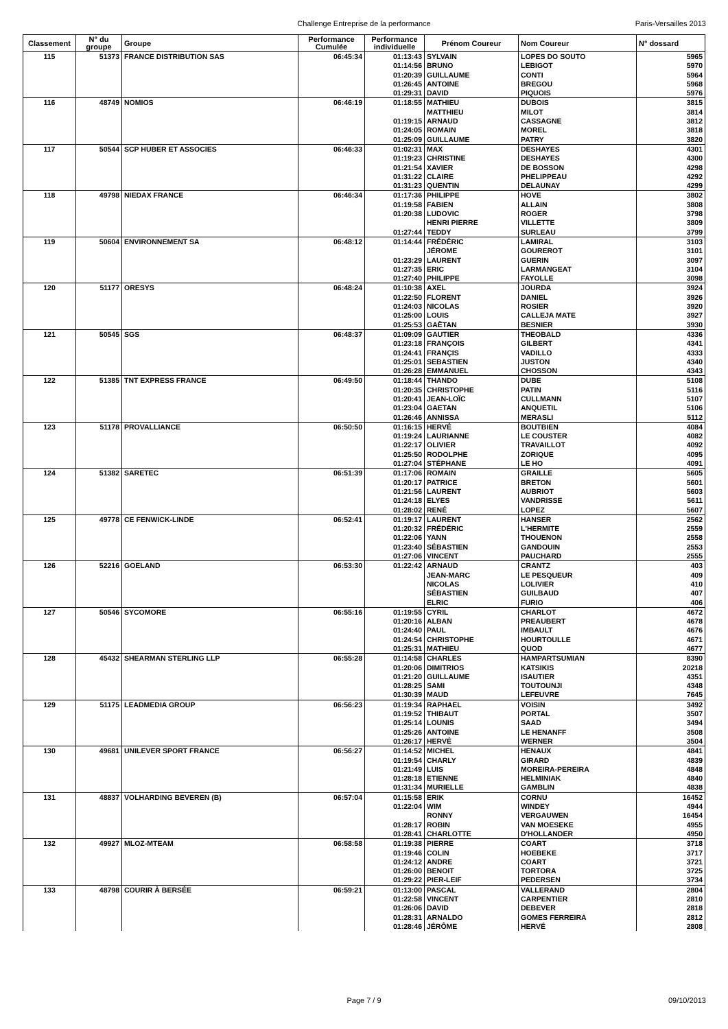Challenge Entreprise de la performance
Paris-Versailles 2013
| Classement | N° du groupe | Groupe | Performance Cumulée | Performance individuelle | Prénom Coureur | Nom Coureur | N° dossard |
| --- | --- | --- | --- | --- | --- | --- | --- |
| 115 | 51373 | FRANCE DISTRIBUTION SAS | 06:45:34 | 01:13:43 | SYLVAIN | LOPES DO SOUTO | 5965 |
| | | | | 01:14:56 | BRUNO | LEBIGOT | 5970 |
| | | | | 01:20:39 | GUILLAUME | CONTI | 5964 |
| | | | | 01:26:45 | ANTOINE | BREGOU | 5968 |
| | | | | 01:29:31 | DAVID | PIQUOIS | 5976 |
| 116 | 48749 | NOMIOS | 06:46:19 | 01:18:55 | MATHIEU | DUBOIS | 3815 |
| | | | | | MATTHIEU | MILOT | 3814 |
| | | | | 01:19:15 | ARNAUD | CASSAGNE | 3812 |
| | | | | 01:24:05 | ROMAIN | MOREL | 3818 |
| | | | | 01:25:09 | GUILLAUME | PATRY | 3820 |
| 117 | 50544 | SCP HUBER ET ASSOCIES | 06:46:33 | 01:02:31 | MAX | DESHAYES | 4301 |
| | | | | 01:19:23 | CHRISTINE | DESHAYES | 4300 |
| | | | | 01:21:54 | XAVIER | DE BOSSON | 4298 |
| | | | | 01:31:22 | CLAIRE | PHELIPPEAU | 4292 |
| | | | | 01:31:23 | QUENTIN | DELAUNAY | 4299 |
| 118 | 49798 | NIEDAX FRANCE | 06:46:34 | 01:17:36 | PHILIPPE | HOVE | 3802 |
| | | | | 01:19:58 | FABIEN | ALLAIN | 3808 |
| | | | | 01:20:38 | LUDOVIC | ROGER | 3798 |
| | | | | | HENRI PIERRE | VILLETTE | 3809 |
| | | | | 01:27:44 | TEDDY | SURLEAU | 3799 |
| 119 | 50604 | ENVIRONNEMENT SA | 06:48:12 | 01:14:44 | FRÉDÉRIC | LAMIRAL | 3103 |
| | | | | | JÉROME | GOUREROT | 3101 |
| | | | | 01:23:29 | LAURENT | GUERIN | 3097 |
| | | | | 01:27:35 | ERIC | LARMANGEAT | 3104 |
| | | | | 01:27:40 | PHILIPPE | FAYOLLE | 3098 |
| 120 | 51177 | ORESYS | 06:48:24 | 01:10:38 | AXEL | JOURDA | 3924 |
| | | | | 01:22:50 | FLORENT | DANIEL | 3926 |
| | | | | 01:24:03 | NICOLAS | ROSIER | 3920 |
| | | | | 01:25:00 | LOUIS | CALLEJA MATE | 3927 |
| | | | | 01:25:53 | GAËTAN | BESNIER | 3930 |
| 121 | 50545 | SGS | 06:48:37 | 01:09:09 | GAUTIER | THEOBALD | 4336 |
| | | | | 01:23:18 | FRANÇOIS | GILBERT | 4341 |
| | | | | 01:24:41 | FRANÇIS | VADILLO | 4333 |
| | | | | 01:25:01 | SEBASTIEN | JUSTON | 4340 |
| | | | | 01:26:28 | EMMANUEL | CHOSSON | 4343 |
| 122 | 51385 | TNT EXPRESS FRANCE | 06:49:50 | 01:18:44 | THANDO | DUBE | 5108 |
| | | | | 01:20:35 | CHRISTOPHE | PATIN | 5116 |
| | | | | 01:20:41 | JEAN-LOÏC | CULLMANN | 5107 |
| | | | | 01:23:04 | GAETAN | ANQUETIL | 5106 |
| | | | | 01:26:46 | ANNISSA | MERASLI | 5112 |
| 123 | 51178 | PROVALLIANCE | 06:50:50 | 01:16:15 | HERVÉ | BOUTBIEN | 4084 |
| | | | | 01:19:24 | LAURIANNE | LE COUSTER | 4082 |
| | | | | 01:22:17 | OLIVIER | TRAVAILLOT | 4092 |
| | | | | 01:25:50 | RODOLPHE | ZORIQUE | 4095 |
| | | | | 01:27:04 | STÉPHANE | LE HO | 4091 |
| 124 | 51382 | SARETEC | 06:51:39 | 01:17:06 | ROMAIN | GRAILLE | 5605 |
| | | | | 01:20:17 | PATRICE | BRETON | 5601 |
| | | | | 01:21:56 | LAURENT | AUBRIOT | 5603 |
| | | | | 01:24:18 | ELYES | VANDRISSE | 5611 |
| | | | | 01:28:02 | RENÉ | LOPEZ | 5607 |
| 125 | 49778 | CE FENWICK-LINDE | 06:52:41 | 01:19:17 | LAURENT | HANSER | 2562 |
| | | | | 01:20:32 | FRÉDÉRIC | L'HERMITE | 2559 |
| | | | | 01:22:06 | YANN | THOUENON | 2558 |
| | | | | 01:23:40 | SÉBASTIEN | GANDOUIN | 2553 |
| | | | | 01:27:06 | VINCENT | PAUCHARD | 2555 |
| 126 | 52216 | GOELAND | 06:53:30 | 01:22:42 | ARNAUD | CRANTZ | 403 |
| | | | | | JEAN-MARC | LE PESQUEUR | 409 |
| | | | | | NICOLAS | LOLIVIER | 410 |
| | | | | | SÉBASTIEN | GUILBAUD | 407 |
| | | | | | ELRIC | FURIO | 406 |
| 127 | 50546 | SYCOMORE | 06:55:16 | 01:19:55 | CYRIL | CHARLOT | 4672 |
| | | | | 01:20:16 | ALBAN | PREAUBERT | 4678 |
| | | | | 01:24:40 | PAUL | IMBAULT | 4676 |
| | | | | 01:24:54 | CHRISTOPHE | HOURTOULLE | 4671 |
| | | | | 01:25:31 | MATHIEU | QUOD | 4677 |
| 128 | 45432 | SHEARMAN STERLING LLP | 06:55:28 | 01:14:58 | CHARLES | HAMPARTSUMIAN | 8390 |
| | | | | 01:20:06 | DIMITRIOS | KATSIKIS | 20218 |
| | | | | 01:21:20 | GUILLAUME | ISAUTIER | 4351 |
| | | | | 01:28:25 | SAMI | TOUTOUNJI | 4348 |
| | | | | 01:30:39 | MAUD | LEFEUVRE | 7645 |
| 129 | 51175 | LEADMEDIA GROUP | 06:56:23 | 01:19:34 | RAPHAEL | VOISIN | 3492 |
| | | | | 01:19:52 | THIBAUT | PORTAL | 3507 |
| | | | | 01:25:14 | LOUNIS | SAAD | 3494 |
| | | | | 01:25:26 | ANTOINE | LE HENANFF | 3508 |
| | | | | 01:26:17 | HERVÉ | WERNER | 3504 |
| 130 | 49681 | UNILEVER SPORT FRANCE | 06:56:27 | 01:14:52 | MICHEL | HENAUX | 4841 |
| | | | | 01:19:54 | CHARLY | GIRARD | 4839 |
| | | | | 01:21:49 | LUIS | MOREIRA-PEREIRA | 4848 |
| | | | | 01:28:18 | ETIENNE | HELMINIAK | 4840 |
| | | | | 01:31:34 | MURIELLE | GAMBLIN | 4838 |
| 131 | 48837 | VOLHARDING BEVEREN (B) | 06:57:04 | 01:15:58 | ERIK | CORNU | 16452 |
| | | | | 01:22:04 | WIM | WINDEY | 4944 |
| | | | | | RONNY | VERGAUWEN | 16454 |
| | | | | 01:28:17 | ROBIN | VAN MOESEKE | 4955 |
| | | | | 01:28:41 | CHARLOTTE | D'HOLLANDER | 4950 |
| 132 | 49927 | MLOZ-MTEAM | 06:58:58 | 01:19:38 | PIERRE | COART | 3718 |
| | | | | 01:19:46 | COLIN | HOEBEKE | 3717 |
| | | | | 01:24:12 | ANDRE | COART | 3721 |
| | | | | 01:26:00 | BENOIT | TORTORA | 3725 |
| | | | | 01:29:22 | PIER-LEIF | PEDERSEN | 3734 |
| 133 | 48798 | COURIR À BERSÉE | 06:59:21 | 01:13:00 | PASCAL | VALLERAND | 2804 |
| | | | | 01:22:58 | VINCENT | CARPENTIER | 2810 |
| | | | | 01:26:06 | DAVID | DEBEVER | 2818 |
| | | | | 01:28:31 | ARNALDO | GOMES FERREIRA | 2812 |
| | | | | 01:28:46 | JÉRÔME | HERVÉ | 2808 |
Page 7 / 9
09/10/2013